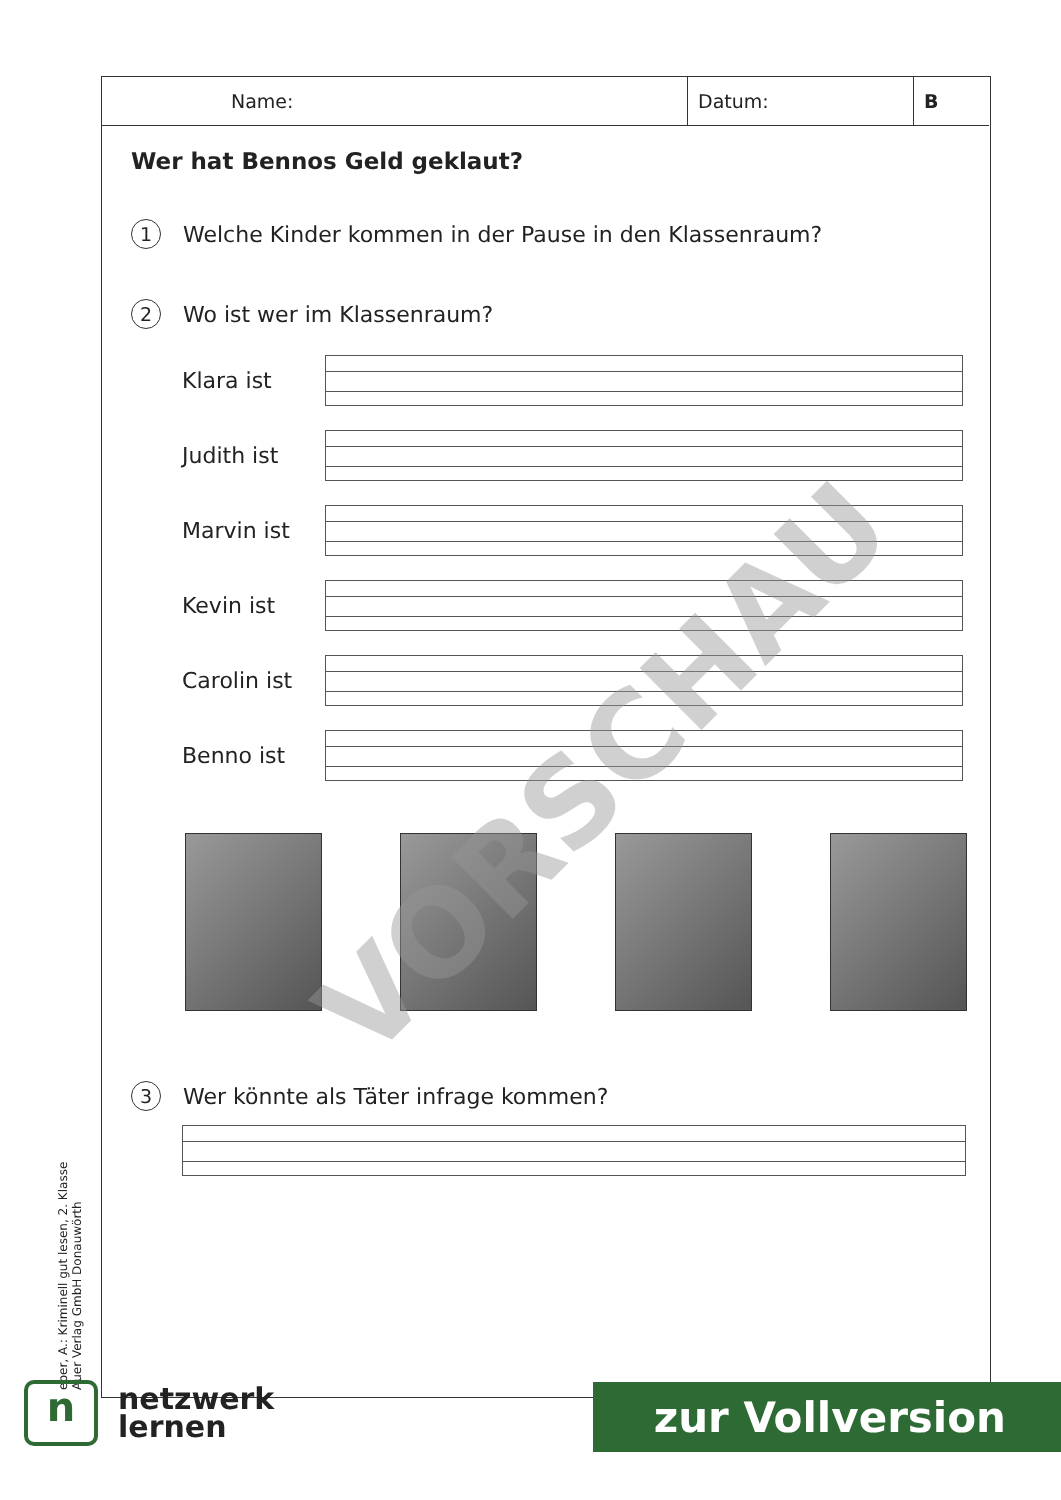Name: Datum: B
Wer hat Bennos Geld geklaut?
1 Welche Kinder kommen in der Pause in den Klassenraum?
2 Wo ist wer im Klassenraum?
Klara ist
Judith ist
Marvin ist
Kevin ist
Carolin ist
Benno ist
3 Wer könnte als Täter infrage kommen?
VORSCHAU
eber, A.: Kriminell gut lesen, 2. Klasse
Auer Verlag GmbH Donauwörth
n
netzwerk
lernen
zur Vollversion